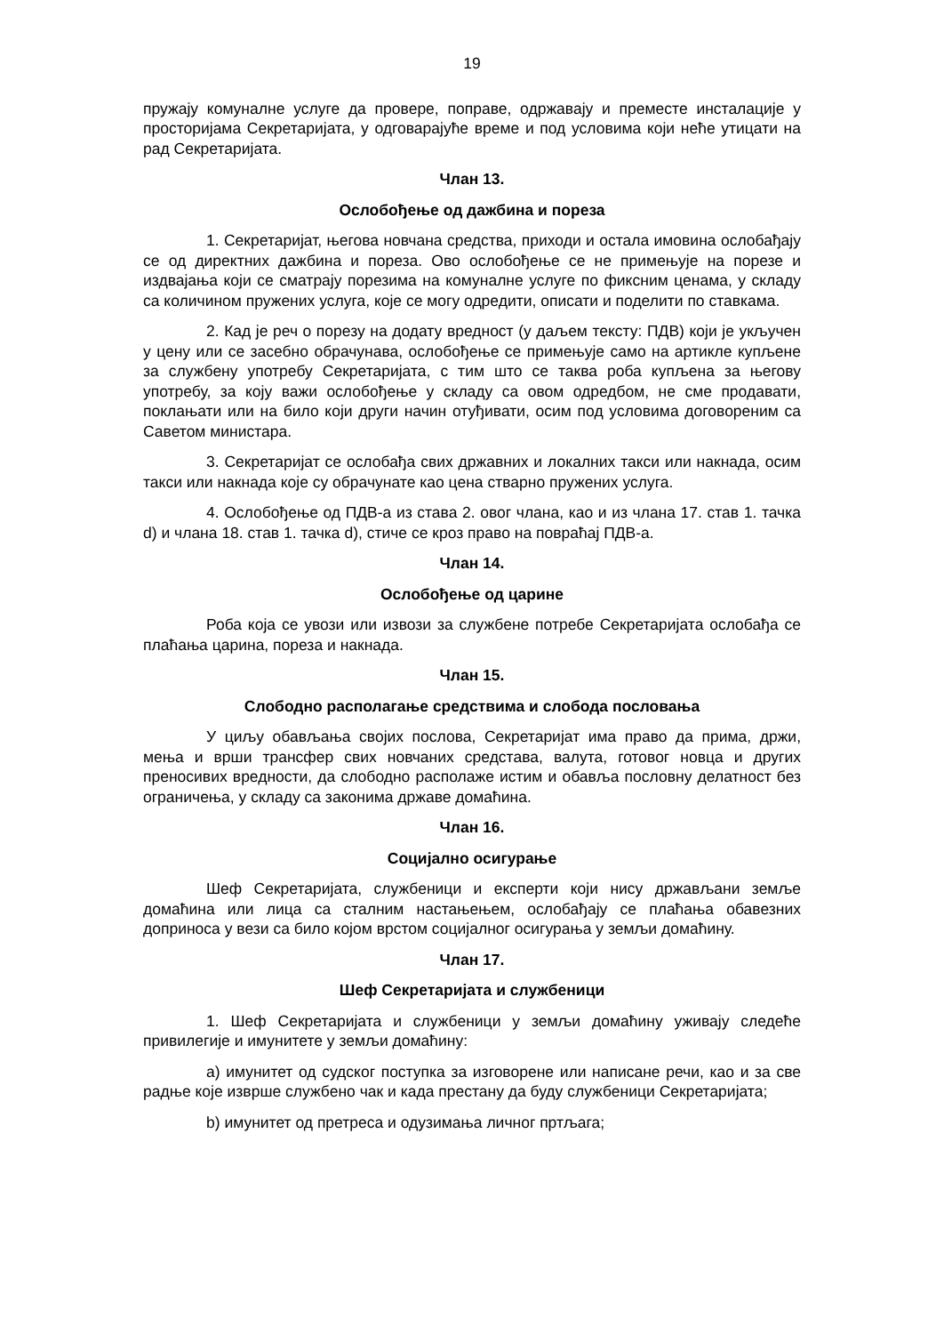19
пружају комуналне услуге да провере, поправе, одржавају и преместе инсталације у просторијама Секретаријата, у одговарајуће време и под условима који неће утицати на рад Секретаријата.
Члан 13.
Ослобођење од дажбина и пореза
1. Секретаријат, његова новчана средства, приходи и остала имовина ослобађају се од директних дажбина и пореза. Ово ослобођење се не примењује на порезе и издвајања који се сматрају порезима на комуналне услуге по фиксним ценама, у складу са количином пружених услуга, које се могу одредити, описати и поделити по ставкама.
2. Кад је реч о порезу на додату вредност (у даљем тексту: ПДВ) који је укључен у цену или се засебно обрачунава, ослобођење се примењује само на артикле купљене за службену употребу Секретаријата, с тим што се таква роба купљена за његову употребу, за коју важи ослобођење у складу са овом одредбом, не сме продавати, поклањати или на било који други начин отуђивати, осим под условима договореним са Саветом министара.
3. Секретаријат се ослобађа свих државних и локалних такси или накнада, осим такси или накнада које су обрачунате као цена стварно пружених услуга.
4. Ослобођење од ПДВ-а из става 2. овог члана, као и из члана 17. став 1. тачка d) и члана 18. став 1. тачка d), стиче се кроз право на повраћај ПДВ-а.
Члан 14.
Ослобођење од царине
Роба која се увози или извози за службене потребе Секретаријата ослобађа се плаћања царина, пореза и накнада.
Члан 15.
Слободно располагање средствима и слобода пословања
У циљу обављања својих послова, Секретаријат има право да прима, држи, мења и врши трансфер свих новчаних средстава, валута, готовог новца и других преносивих вредности, да слободно располаже истим и обавља пословну делатност без ограничења, у складу са законима државе домаћина.
Члан 16.
Социјално осигурање
Шеф Секретаријата, службеници и експерти који нису држављани земље домаћина или лица са сталним настањењем, ослобађају се плаћања обавезних доприноса у вези са било којом врстом социјалног осигурања у земљи домаћину.
Члан 17.
Шеф Секретаријата и службеници
1. Шеф Секретаријата и службеници у земљи домаћину уживају следеће привилегије и имунитете у земљи домаћину:
a) имунитет од судског поступка за изговорене или написане речи, као и за све радње које изврше службено чак и када престану да буду службеници Секретаријата;
b) имунитет од претреса и одузимања личног пртљага;